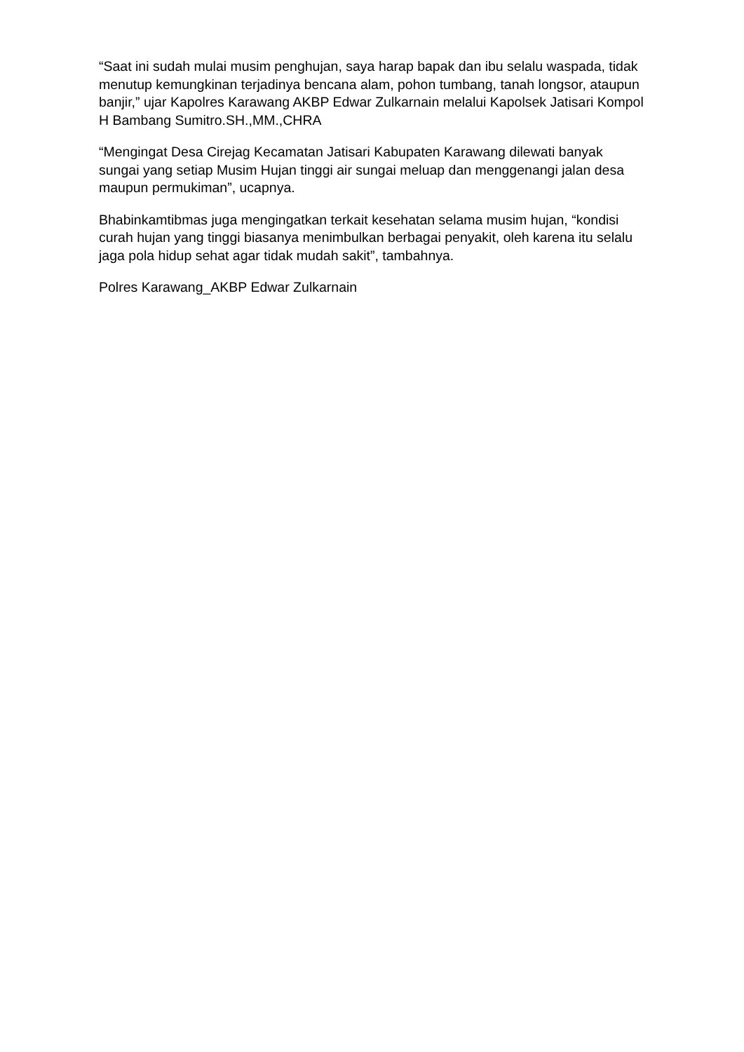“Saat ini sudah mulai musim penghujan, saya harap bapak dan ibu selalu waspada, tidak menutup kemungkinan terjadinya bencana alam, pohon tumbang, tanah longsor, ataupun banjir,” ujar Kapolres Karawang AKBP Edwar Zulkarnain melalui Kapolsek Jatisari Kompol H Bambang Sumitro.SH.,MM.,CHRA
“Mengingat Desa Cirejag Kecamatan Jatisari Kabupaten Karawang dilewati banyak sungai yang setiap Musim Hujan tinggi air sungai meluap dan menggenangi jalan desa maupun permukiman”, ucapnya.
Bhabinkamtibmas juga mengingatkan terkait kesehatan selama musim hujan, “kondisi curah hujan yang tinggi biasanya menimbulkan berbagai penyakit, oleh karena itu selalu jaga pola hidup sehat agar tidak mudah sakit”, tambahnya.
Polres Karawang_AKBP Edwar Zulkarnain